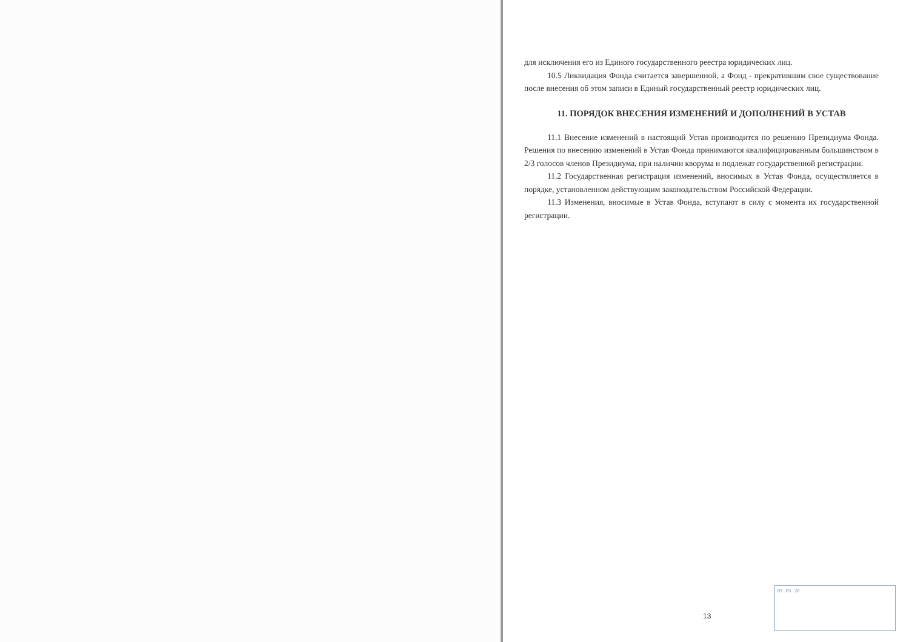для исключения его из Единого государственного реестра юридических лиц.
10.5 Ликвидация Фонда считается завершенной, а Фонд - прекратившим свое существование после внесения об этом записи в Единый государственный реестр юридических лиц.
11. ПОРЯДОК ВНЕСЕНИЯ ИЗМЕНЕНИЙ И ДОПОЛНЕНИЙ В УСТАВ
11.1 Внесение изменений в настоящий Устав производится по решению Президиума Фонда. Решения по внесению изменений в Устав Фонда принимаются квалифицированным большинством в 2/3 голосов членов Президиума, при наличии кворума и подлежат государственной регистрации.
11.2 Государственная регистрация изменений, вносимых в Устав Фонда, осуществляется в порядке, установленном действующим законодательством Российской Федерации.
11.3 Изменения, вносимые в Устав Фонда, вступают в силу с момента их государственной регистрации.
13
03 . 03 . 20